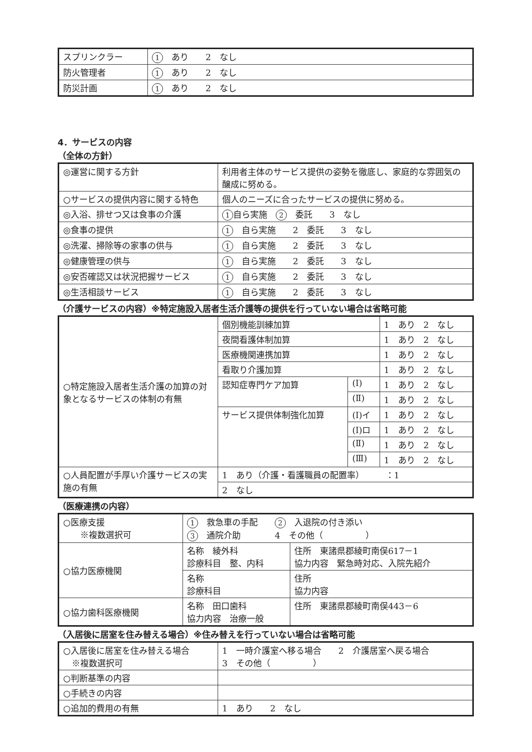| スプリンクラー | 1 あり 2 なし |
| 防火管理者 | 1 あり 2 なし |
| 防災計画 | 1 あり 2 なし |
4．サービスの内容
（全体の方針）
| ◎運営に関する方針 | 利用者主体のサービス提供の姿勢を徹底し、家庭的な雰囲気の醸成に努める。 |
| ○サービスの提供内容に関する特色 | 個人のニーズに合ったサービスの提供に努める。 |
| ◎入浴、排せつ又は食事の介護 | 1 自ら実施 2 委託 3 なし |
| ◎食事の提供 | 1 自ら実施 2 委託 3 なし |
| ◎洗濯、掃除等の家事の供与 | 1 自ら実施 2 委託 3 なし |
| ◎健康管理の供与 | 1 自ら実施 2 委託 3 なし |
| ◎安否確認又は状況把握サービス | 1 自ら実施 2 委託 3 なし |
| ◎生活相談サービス | 1 自ら実施 2 委託 3 なし |
（介護サービスの内容）※特定施設入居者生活介護等の提供を行っていない場合は省略可能
| ○特定施設入居者生活介護の加算の対象となるサービスの体制の有無 | 個別機能訓練加算 | | 1 あり 2 なし |
| | 夜間看護体制加算 | | 1 あり 2 なし |
| | 医療機関連携加算 | | 1 あり 2 なし |
| | 看取り介護加算 | | 1 あり 2 なし |
| | 認知症専門ケア加算 | (Ⅰ) | 1 あり 2 なし |
| | | (Ⅱ) | 1 あり 2 なし |
| | サービス提供体制強化加算 | (Ⅰ)イ | 1 あり 2 なし |
| | | (Ⅰ)ロ | 1 あり 2 なし |
| | | (Ⅱ) | 1 あり 2 なし |
| | | (Ⅲ) | 1 あり 2 なし |
| ○人員配置が手厚い介護サービスの実施の有無 | 1 あり（介護・看護職員の配置率） ：1 | | |
| | 2 なし | | |
（医療連携の内容）
| ○医療支援 ※複数選択可 | 1 救急車の手配 2 入退院の付き添い 3 通院介助 4 その他（ ） | |
| ○協力医療機関 | 名称 綾外科 診療科目 整、内科 | 住所 東諸県郡綾町南俣617－1 協力内容 緊急時対応、入院先紹介 |
| | 名称 診療科目 | 住所 協力内容 |
| ○協力歯科医療機関 | 名称 田口歯科 協力内容 治療一般 | 住所 東諸県郡綾町南俣443－6 |
（入居後に居室を住み替える場合）※住み替えを行っていない場合は省略可能
| ○入居後に居室を住み替える場合 ※複数選択可 | 1 一時介護室へ移る場合 2 介護居室へ戻る場合 3 その他（ ） |
| ○判断基準の内容 | |
| ○手続きの内容 | |
| ○追加的費用の有無 | 1 あり 2 なし |